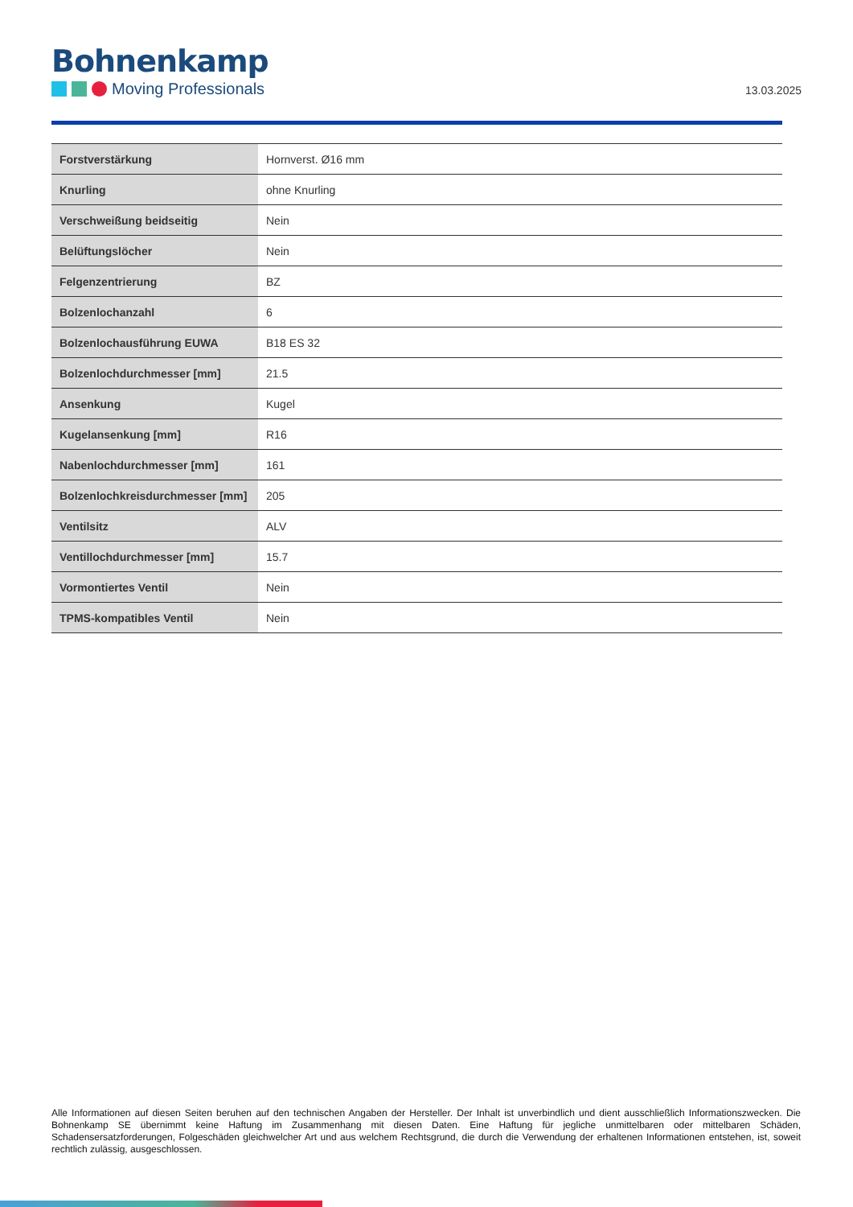Bohnenkamp
Moving Professionals
13.03.2025
| Forstverstärkung | Hornverst. Ø16 mm |
| Knurling | ohne Knurling |
| Verschweißung beidseitig | Nein |
| Belüftungslöcher | Nein |
| Felgenzentrierung | BZ |
| Bolzenlochanzahl | 6 |
| Bolzenlochausführung EUWA | B18 ES 32 |
| Bolzenlochdurchmesser [mm] | 21.5 |
| Ansenkung | Kugel |
| Kugelansenkung [mm] | R16 |
| Nabenlochdurchmesser [mm] | 161 |
| Bolzenlochkreisdurchmesser [mm] | 205 |
| Ventilsitz | ALV |
| Ventillochdurchmesser [mm] | 15.7 |
| Vormontiertes Ventil | Nein |
| TPMS-kompatibles Ventil | Nein |
Alle Informationen auf diesen Seiten beruhen auf den technischen Angaben der Hersteller. Der Inhalt ist unverbindlich und dient ausschließlich Informationszwecken. Die Bohnenkamp SE übernimmt keine Haftung im Zusammenhang mit diesen Daten. Eine Haftung für jegliche unmittelbaren oder mittelbaren Schäden, Schadensersatzforderungen, Folgeschäden gleichwelcher Art und aus welchem Rechtsgrund, die durch die Verwendung der erhaltenen Informationen entstehen, ist, soweit rechtlich zulässig, ausgeschlossen.